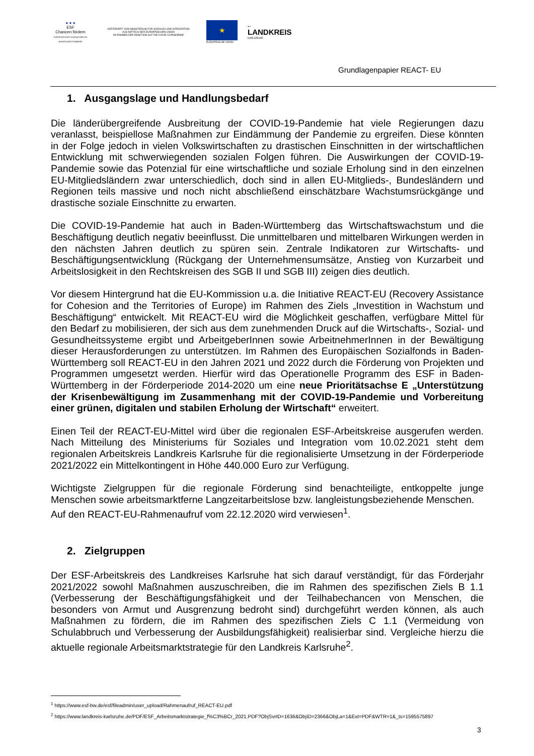● ● ●
ESF
Chancen fördern
EUROPÄISCHER SOZIALFONDS IN BADEN-WÜRTTEMBERG
GEFÖRDERT VOM MINISTERIUM FÜR SOZIALES UND INTEGRATION
AUS MITTELN DER EUROPÄISCHEN UNION
IM RAHMEN DER REAKTION AUF DIE COVID-19-PANDEMIE
★
EUROPÄISCHE UNION
●●
LANDKREIS
KARLSRUHE
Grundlagenpapier REACT- EU
1. Ausgangslage und Handlungsbedarf
Die länderübergreifende Ausbreitung der COVID-19-Pandemie hat viele Regierungen dazu veranlasst, beispiellose Maßnahmen zur Eindämmung der Pandemie zu ergreifen. Diese könnten in der Folge jedoch in vielen Volkswirtschaften zu drastischen Einschnitten in der wirtschaftlichen Entwicklung mit schwerwiegenden sozialen Folgen führen. Die Auswirkungen der COVID-19-Pandemie sowie das Potenzial für eine wirtschaftliche und soziale Erholung sind in den einzelnen EU-Mitgliedsländern zwar unterschiedlich, doch sind in allen EU-Mitglieds-, Bundesländern und Regionen teils massive und noch nicht abschließend einschätzbare Wachstumsrückgänge und drastische soziale Einschnitte zu erwarten.
Die COVID-19-Pandemie hat auch in Baden-Württemberg das Wirtschaftswachstum und die Beschäftigung deutlich negativ beeinflusst. Die unmittelbaren und mittelbaren Wirkungen werden in den nächsten Jahren deutlich zu spüren sein. Zentrale Indikatoren zur Wirtschafts- und Beschäftigungsentwicklung (Rückgang der Unternehmensumsätze, Anstieg von Kurzarbeit und Arbeitslosigkeit in den Rechtskreisen des SGB II und SGB III) zeigen dies deutlich.
Vor diesem Hintergrund hat die EU-Kommission u.a. die Initiative REACT-EU (Recovery Assistance for Cohesion and the Territories of Europe) im Rahmen des Ziels „Investition in Wachstum und Beschäftigung“ entwickelt. Mit REACT-EU wird die Möglichkeit geschaffen, verfügbare Mittel für den Bedarf zu mobilisieren, der sich aus dem zunehmenden Druck auf die Wirtschafts-, Sozial- und Gesundheitssysteme ergibt und ArbeitgeberInnen sowie ArbeitnehmerInnen in der Bewältigung dieser Herausforderungen zu unterstützen. Im Rahmen des Europäischen Sozialfonds in Baden-Württemberg soll REACT-EU in den Jahren 2021 und 2022 durch die Förderung von Projekten und Programmen umgesetzt werden. Hierfür wird das Operationelle Programm des ESF in Baden-Württemberg in der Förderperiode 2014-2020 um eine neue Prioritätsachse E „Unterstützung der Krisenbewältigung im Zusammenhang mit der COVID-19-Pandemie und Vorbereitung einer grünen, digitalen und stabilen Erholung der Wirtschaft“ erweitert.
Einen Teil der REACT-EU-Mittel wird über die regionalen ESF-Arbeitskreise ausgerufen werden. Nach Mitteilung des Ministeriums für Soziales und Integration vom 10.02.2021 steht dem regionalen Arbeitskreis Landkreis Karlsruhe für die regionalisierte Umsetzung in der Förderperiode 2021/2022 ein Mittelkontingent in Höhe 440.000 Euro zur Verfügung.
Wichtigste Zielgruppen für die regionale Förderung sind benachteiligte, entkoppelte junge Menschen sowie arbeitsmarktferne Langzeitarbeitslose bzw. langleistungsbeziehende Menschen.
Auf den REACT-EU-Rahmenaufruf vom 22.12.2020 wird verwiesen<sup>1</sup>.
2. Zielgruppen
Der ESF-Arbeitskreis des Landkreises Karlsruhe hat sich darauf verständigt, für das Förderjahr 2021/2022 sowohl Maßnahmen auszuschreiben, die im Rahmen des spezifischen Ziels B 1.1 (Verbesserung der Beschäftigungsfähigkeit und der Teilhabechancen von Menschen, die besonders von Armut und Ausgrenzung bedroht sind) durchgeführt werden können, als auch Maßnahmen zu fördern, die im Rahmen des spezifischen Ziels C 1.1 (Vermeidung von Schulabbruch und Verbesserung der Ausbildungsfähigkeit) realisierbar sind. Vergleiche hierzu die aktuelle regionale Arbeitsmarktstrategie für den Landkreis Karlsruhe<sup>2</sup>.
<sup>1</sup> https://www.esf-bw.de/esf/fileadmin/user_upload/Rahmenaufruf_REACT-EU.pdf
<sup>2</sup> https://www.landkreis-karlsruhe.de/PDF/ESF_Arbeitsmarktstrategie_f%C3%BCr_2021.PDF?ObjSvrID=1636&ObjID=2366&ObjLa=1&Ext=PDF&WTR=1&_ts=1595575897
3